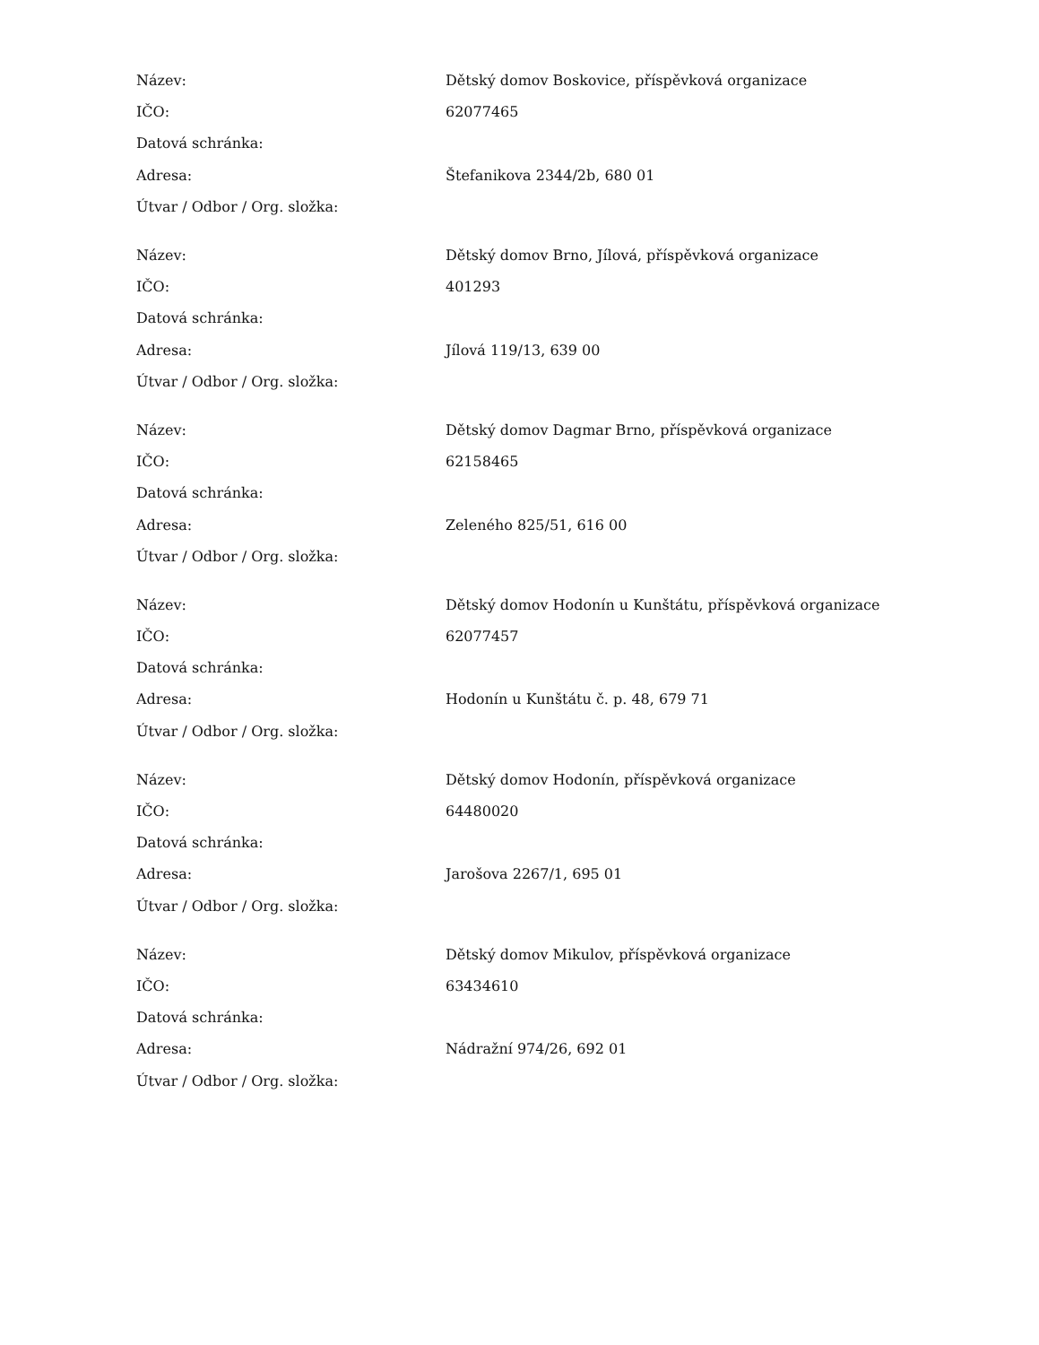| Název: | Dětský domov Boskovice, příspěvková organizace |
| IČO: | 62077465 |
| Datová schránka: | |
| Adresa: | Štefanikova 2344/2b, 680 01 |
| Útvar / Odbor / Org. složka: | |
| Název: | Dětský domov Brno, Jílová, příspěvková organizace |
| IČO: | 401293 |
| Datová schránka: | |
| Adresa: | Jílová 119/13, 639 00 |
| Útvar / Odbor / Org. složka: | |
| Název: | Dětský domov Dagmar Brno, příspěvková organizace |
| IČO: | 62158465 |
| Datová schránka: | |
| Adresa: | Zeleného 825/51, 616 00 |
| Útvar / Odbor / Org. složka: | |
| Název: | Dětský domov Hodonín u Kunštátu, příspěvková organizace |
| IČO: | 62077457 |
| Datová schránka: | |
| Adresa: | Hodonín u Kunštátu č. p. 48, 679 71 |
| Útvar / Odbor / Org. složka: | |
| Název: | Dětský domov Hodonín, příspěvková organizace |
| IČO: | 64480020 |
| Datová schránka: | |
| Adresa: | Jarošova 2267/1, 695 01 |
| Útvar / Odbor / Org. složka: | |
| Název: | Dětský domov Mikulov, příspěvková organizace |
| IČO: | 63434610 |
| Datová schránka: | |
| Adresa: | Nádražní 974/26, 692 01 |
| Útvar / Odbor / Org. složka: | |